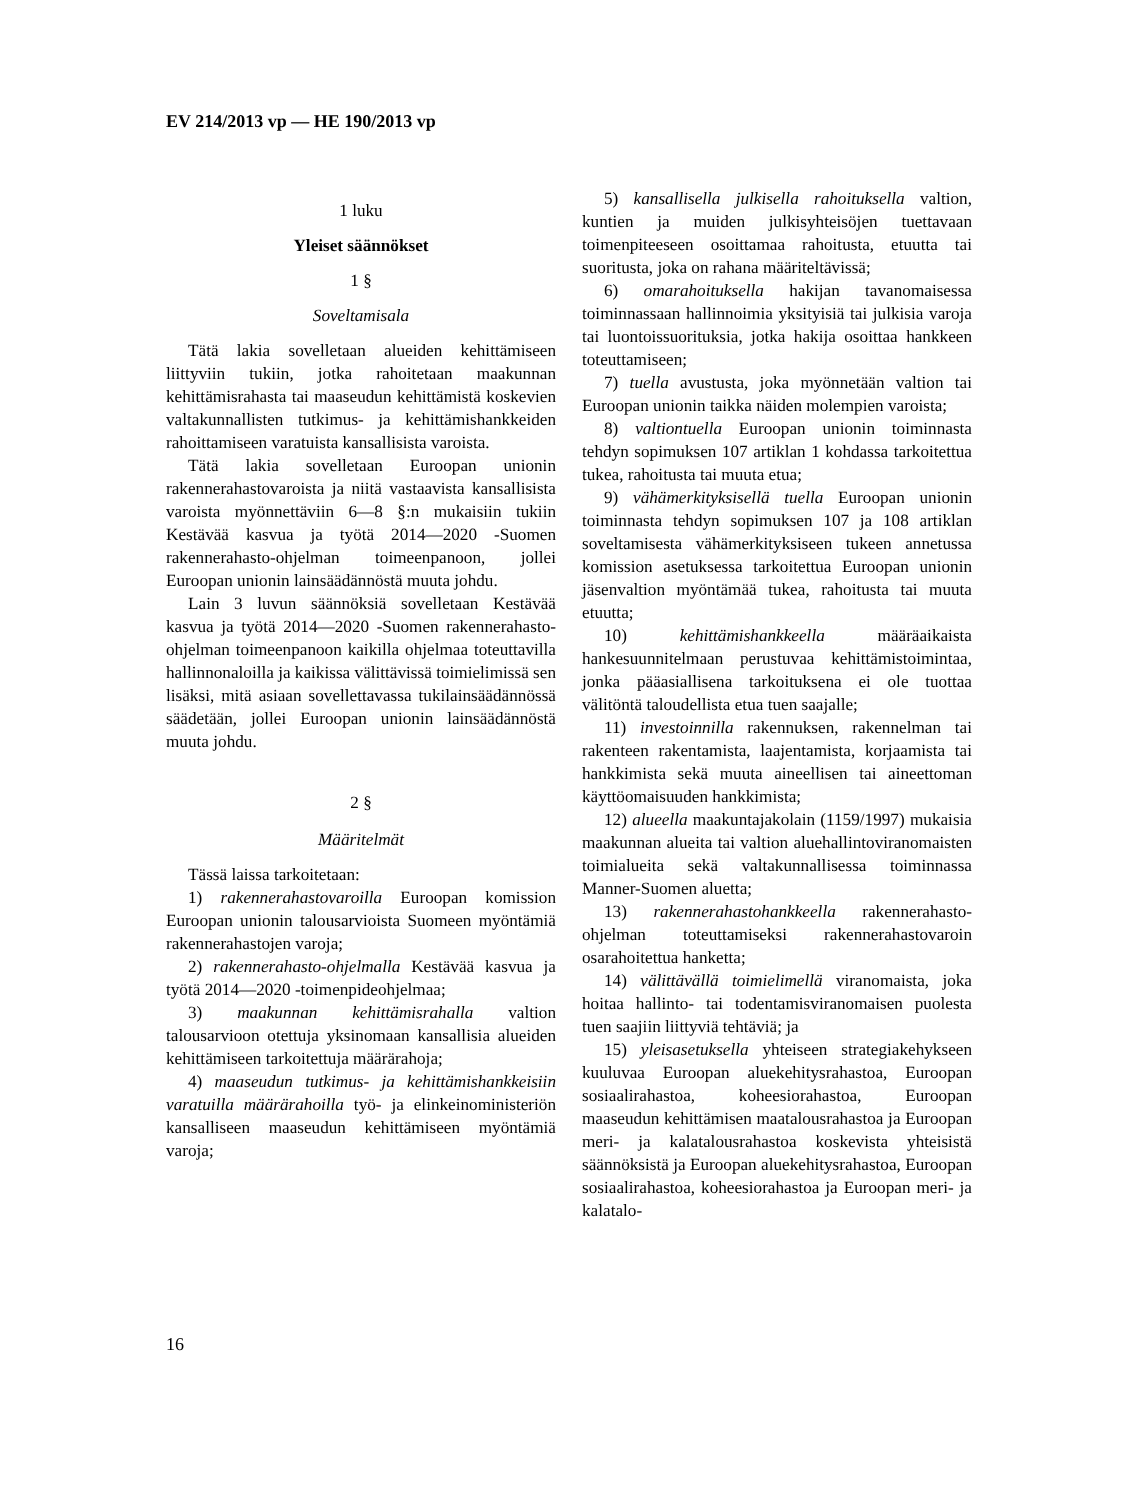EV 214/2013 vp — HE 190/2013 vp
1 luku
Yleiset säännökset
1 §
Soveltamisala
Tätä lakia sovelletaan alueiden kehittämiseen liittyviin tukiin, jotka rahoitetaan maakunnan kehittämisrahasta tai maaseudun kehittämistä koskevien valtakunnallisten tutkimus- ja kehittämishankkeiden rahoittamiseen varatuista kansallisista varoista.
Tätä lakia sovelletaan Euroopan unionin rakennerahastovaroista ja niitä vastaavista kansallisista varoista myönnettäviin 6—8 §:n mukaisiin tukiin Kestävää kasvua ja työtä 2014—2020 -Suomen rakennerahasto-ohjelman toimeenpanoon, jollei Euroopan unionin lainsäädännöstä muuta johdu.
Lain 3 luvun säännöksiä sovelletaan Kestävää kasvua ja työtä 2014—2020 -Suomen rakennerahasto-ohjelman toimeenpanoon kaikilla ohjelmaa toteuttavilla hallinnonaloilla ja kaikissa välittävissä toimielimissä sen lisäksi, mitä asiaan sovellettavassa tukilainsäädännössä säädetään, jollei Euroopan unionin lainsäädännöstä muuta johdu.
2 §
Määritelmät
Tässä laissa tarkoitetaan:
1) rakennerahastovaroilla Euroopan komission Euroopan unionin talousarvioista Suomeen myöntämiä rakennerahastojen varoja;
2) rakennerahasto-ohjelmalla Kestävää kasvua ja työtä 2014—2020 -toimenpideohjelmaa;
3) maakunnan kehittämisrahalla valtion talousarvioon otettuja yksinomaan kansallisia alueiden kehittämiseen tarkoitettuja määrärahoja;
4) maaseudun tutkimus- ja kehittämishankkeisiin varatuilla määrärahoilla työ- ja elinkeinoministeriön kansalliseen maaseudun kehittämiseen myöntämiä varoja;
5) kansallisella julkisella rahoituksella valtion, kuntien ja muiden julkisyhteisöjen tuettavaan toimenpiteeseen osoittamaa rahoitusta, etuutta tai suoritusta, joka on rahana määriteltävissä;
6) omarahoituksella hakijan tavanomaisessa toiminnassaan hallinnoimia yksityisiä tai julkisia varoja tai luontoissuorituksia, jotka hakija osoittaa hankkeen toteuttamiseen;
7) tuella avustusta, joka myönnetään valtion tai Euroopan unionin taikka näiden molempien varoista;
8) valtiontuella Euroopan unionin toiminnasta tehdyn sopimuksen 107 artiklan 1 kohdassa tarkoitettua tukea, rahoitusta tai muuta etua;
9) vähämerkityksisellä tuella Euroopan unionin toiminnasta tehdyn sopimuksen 107 ja 108 artiklan soveltamisesta vähämerkityksiseen tukeen annetussa komission asetuksessa tarkoitettua Euroopan unionin jäsenvaltion myöntämää tukea, rahoitusta tai muuta etuutta;
10) kehittämishankkeella määräaikaista hankesuunnitelmaan perustuvaa kehittämistoimintaa, jonka pääasiallisena tarkoituksena ei ole tuottaa välitöntä taloudellista etua tuen saajalle;
11) investoinnilla rakennuksen, rakennelman tai rakenteen rakentamista, laajentamista, korjaamista tai hankkimista sekä muuta aineellisen tai aineettoman käyttöomaisuuden hankkimista;
12) alueella maakuntajakolain (1159/1997) mukaisia maakunnan alueita tai valtion aluehallintoviranomaisten toimialueita sekä valtakunnallisessa toiminnassa Manner-Suomen aluetta;
13) rakennerahastohankkeella rakennerahasto-ohjelman toteuttamiseksi rakennerahastovaroin osarahoitettua hanketta;
14) välittävällä toimielimellä viranomaista, joka hoitaa hallinto- tai todentamisviranomaisen puolesta tuen saajiin liittyviä tehtäviä; ja
15) yleisasetuksella yhteiseen strategiakehykseen kuuluvaa Euroopan aluekehitysrahastoa, Euroopan sosiaalirahastoa, koheesiorahastoa, Euroopan maaseudun kehittämisen maatalousrahastoa ja Euroopan meri- ja kalatalousrahastoa koskevista yhteisistä säännöksistä ja Euroopan aluekehitysrahastoa, Euroopan sosiaalirahastoa, koheesiorahastoa ja Euroopan meri- ja kalatalo-
16